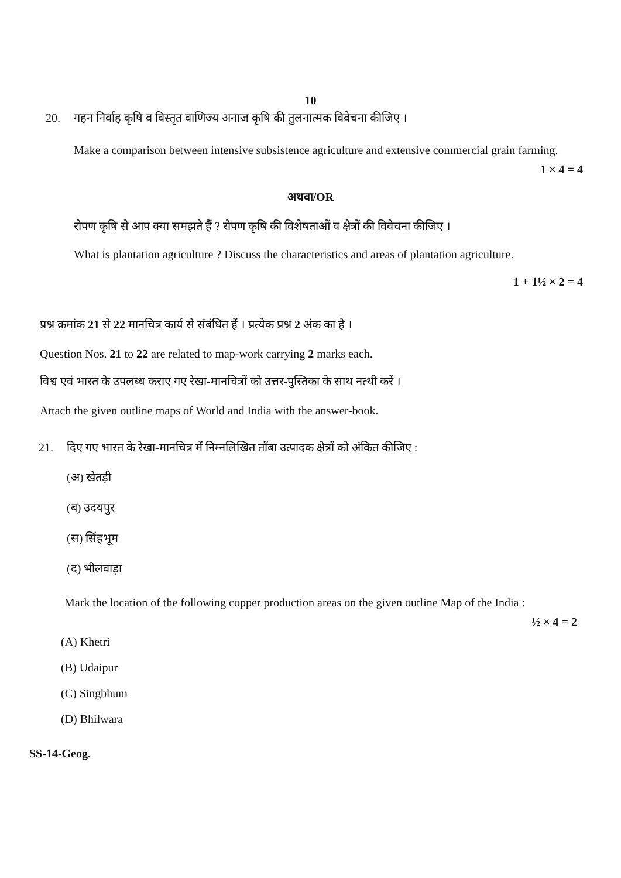10
20. गहन निर्वाह कृषि व विस्तृत वाणिज्य अनाज कृषि की तुलनात्मक विवेचना कीजिए ।
Make a comparison between intensive subsistence agriculture and extensive commercial grain farming.
1 × 4 = 4
अथवा/OR
रोपण कृषि से आप क्या समझते हैं ? रोपण कृषि की विशेषताओं व क्षेत्रों की विवेचना कीजिए ।
What is plantation agriculture ? Discuss the characteristics and areas of plantation agriculture.
1 + 1½ × 2 = 4
प्रश्न क्रमांक 21 से 22 मानचित्र कार्य से संबंधित हैं । प्रत्येक प्रश्न 2 अंक का है ।
Question Nos. 21 to 22 are related to map-work carrying 2 marks each.
विश्व एवं भारत के उपलब्ध कराए गए रेखा-मानचित्रों को उत्तर-पुस्तिका के साथ नत्थी करें ।
Attach the given outline maps of World and India with the answer-book.
21. दिए गए भारत के रेखा-मानचित्र में निम्नलिखित ताँबा उत्पादक क्षेत्रों को अंकित कीजिए :
(अ) खेतड़ी
(ब) उदयपुर
(स) सिंहभूम
(द) भीलवाड़ा
Mark the location of the following copper production areas on the given outline Map of the India :
½ × 4 = 2
(A) Khetri
(B) Udaipur
(C) Singbhum
(D) Bhilwara
SS-14-Geog.